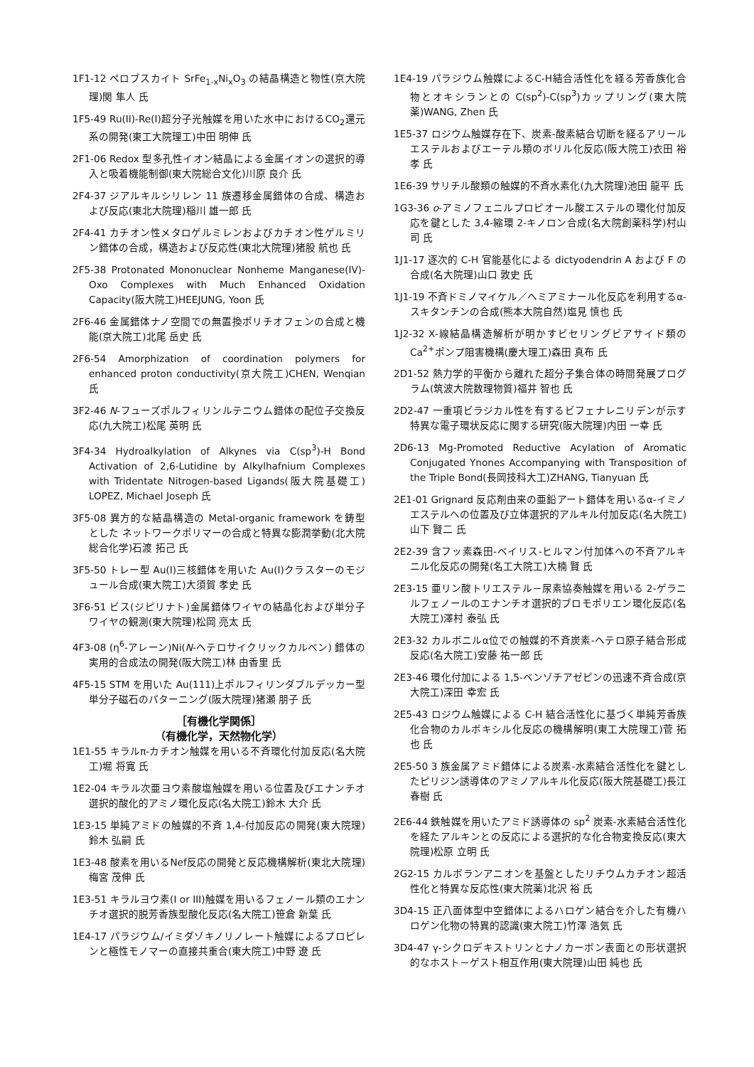1F1-12 ペロブスカイト SrFe<sub>1-x</sub>Ni<sub>x</sub>O<sub>3</sub> の結晶構造と物性(京大院理)関 隼人 氏
1F5-49 Ru(II)-Re(I)超分子光触媒を用いた水中におけるCO<sub>2</sub>還元系の開発(東工大院理工)中田 明伸 氏
2F1-06 Redox 型多孔性イオン結晶による金属イオンの選択的導入と吸着機能制御(東大院総合文化)川原 良介 氏
2F4-37 ジアルキルシリレン 11 族遷移金属錯体の合成、構造および反応(東北大院理)稲川 雄一郎 氏
2F4-41 カチオン性メタロゲルミレンおよびカチオン性ゲルミリン錯体の合成，構造および反応性(東北大院理)猪股 航也 氏
2F5-38 Protonated Mononuclear Nonheme Manganese(IV)-Oxo Complexes with Much Enhanced Oxidation Capacity(阪大院工)HEEJUNG, Yoon 氏
2F6-46 金属錯体ナノ空間での無置換ポリチオフェンの合成と機能(京大院工)北尾 岳史 氏
2F6-54 Amorphization of coordination polymers for enhanced proton conductivity(京大院工)CHEN, Wenqian 氏
3F2-46 N-フューズポルフィリンルテニウム錯体の配位子交換反応(九大院工)松尾 英明 氏
3F4-34 Hydroalkylation of Alkynes via C(sp<sup>3</sup>)-H Bond Activation of 2,6-Lutidine by Alkylhafnium Complexes with Tridentate Nitrogen-based Ligands(阪大院基礎工) LOPEZ, Michael Joseph 氏
3F5-08 異方的な結晶構造の Metal-organic framework を鋳型とした ネットワークポリマーの合成と特異な膨潤挙動(北大院総合化学)石渡 拓己 氏
3F5-50 トレー型 Au(I)三核錯体を用いた Au(I)クラスターのモジュール合成(東大院工)大須賀 孝史 氏
3F6-51 ビス(ジピリナト)金属錯体ワイヤの結晶化および単分子ワイヤの観測(東大院理)松岡 亮太 氏
4F3-08 (η<sup>6</sup>-アレーン)Ni(N-ヘテロサイクリックカルベン) 錯体の実用的合成法の開発(阪大院工)林 由香里 氏
4F5-15 STM を用いた Au(111)上ポルフィリンダブルデッカー型単分子磁石のパターニング(阪大院理)猪瀬 朋子 氏
［有機化学関係］
（有機化学，天然物化学）
1E1-55 キラルπ-カチオン触媒を用いる不斉環化付加反応(名大院工)堀 将寛 氏
1E2-04 キラル次亜ヨウ素酸塩触媒を用いる位置及びエナンチオ選択的酸化的アミノ環化反応(名大院工)鈴木 大介 氏
1E3-15 単純アミドの触媒的不斉 1,4-付加反応の開発(東大院理)鈴木 弘嗣 氏
1E3-48 酸素を用いるNef反応の開発と反応機構解析(東北大院理)梅宮 茂伸 氏
1E3-51 キラルヨウ素(I or III)触媒を用いるフェノール類のエナンチオ選択的脱芳香族型酸化反応(名大院工)笹倉 新葉 氏
1E4-17 パラジウム/イミダゾキノリノレート触媒によるプロピレンと極性モノマーの直接共重合(東大院工)中野 遼 氏
1E4-19 パラジウム触媒によるC-H結合活性化を経る芳香族化合物とオキシランとの C(sp<sup>2</sup>)-C(sp<sup>3</sup>)カップリング(東大院薬)WANG, Zhen 氏
1E5-37 ロジウム触媒存在下、炭素-酸素結合切断を経るアリールエステルおよびエーテル類のボリル化反応(阪大院工)衣田 裕孝 氏
1E6-39 サリチル酸類の触媒的不斉水素化(九大院理)池田 龍平 氏
1G3-36 o-アミノフェニルプロピオール酸エステルの環化付加反応を鍵とした 3,4-縮環 2-キノロン合成(名大院創薬科学)村山 司 氏
1J1-17 逐次的 C-H 官能基化による dictyodendrin A および F の合成(名大院理)山口 敦史 氏
1J1-19 不斉ドミノマイケル／ヘミアミナール化反応を利用するα-スキタンチンの合成(熊本大院自然)塩見 慎也 氏
1J2-32 X-線結晶構造解析が明かすビセリングビアサイド類の Ca<sup>2+</sup>ポンプ阻害機構(慶大理工)森田 真布 氏
2D1-52 熱力学的平衡から離れた超分子集合体の時間発展プログラム(筑波大院数理物質)福井 智也 氏
2D2-47 一重項ビラジカル性を有するビフェナレニリデンが示す特異な電子環状反応に関する研究(阪大院理)内田 一幸 氏
2D6-13 Mg-Promoted Reductive Acylation of Aromatic Conjugated Ynones Accompanying with Transposition of the Triple Bond(長岡技科大工)ZHANG, Tianyuan 氏
2E1-01 Grignard 反応剤由来の亜鉛アート錯体を用いるα-イミノエステルへの位置及び立体選択的アルキル付加反応(名大院工)山下 賢二 氏
2E2-39 含フッ素森田-ベイリス-ヒルマン付加体への不斉アルキニル化反応の開発(名工大院工)大楠 賢 氏
2E3-15 亜リン酸トリエステル－尿素協奏触媒を用いる 2-ゲラニルフェノールのエナンチオ選択的ブロモポリエン環化反応(名大院工)澤村 泰弘 氏
2E3-32 カルボニルα位での触媒的不斉炭素-ヘテロ原子結合形成反応(名大院工)安藤 祐一郎 氏
2E3-46 環化付加による 1,5-ベンゾチアゼピンの迅速不斉合成(京大院工)深田 幸宏 氏
2E5-43 ロジウム触媒による C-H 結合活性化に基づく単純芳香族化合物のカルボキシル化反応の機構解明(東工大院理工)菅 拓也 氏
2E5-50 3 族金属アミド錯体による炭素-水素結合活性化を鍵としたピリジン誘導体のアミノアルキル化反応(阪大院基礎工)長江 春樹 氏
2E6-44 鉄触媒を用いたアミド誘導体の sp<sup>2</sup> 炭素-水素結合活性化を経たアルキンとの反応による選択的な化合物変換反応(東大院理)松原 立明 氏
2G2-15 カルボランアニオンを基盤としたリチウムカチオン超活性化と特異な反応性(東大院薬)北沢 裕 氏
3D4-15 正八面体型中空錯体によるハロゲン結合を介した有機ハロゲン化物の特異的認識(東大院工)竹澤 浩気 氏
3D4-47 γ-シクロデキストリンとナノカーボン表面との形状選択的なホスト－ゲスト相互作用(東大院理)山田 純也 氏